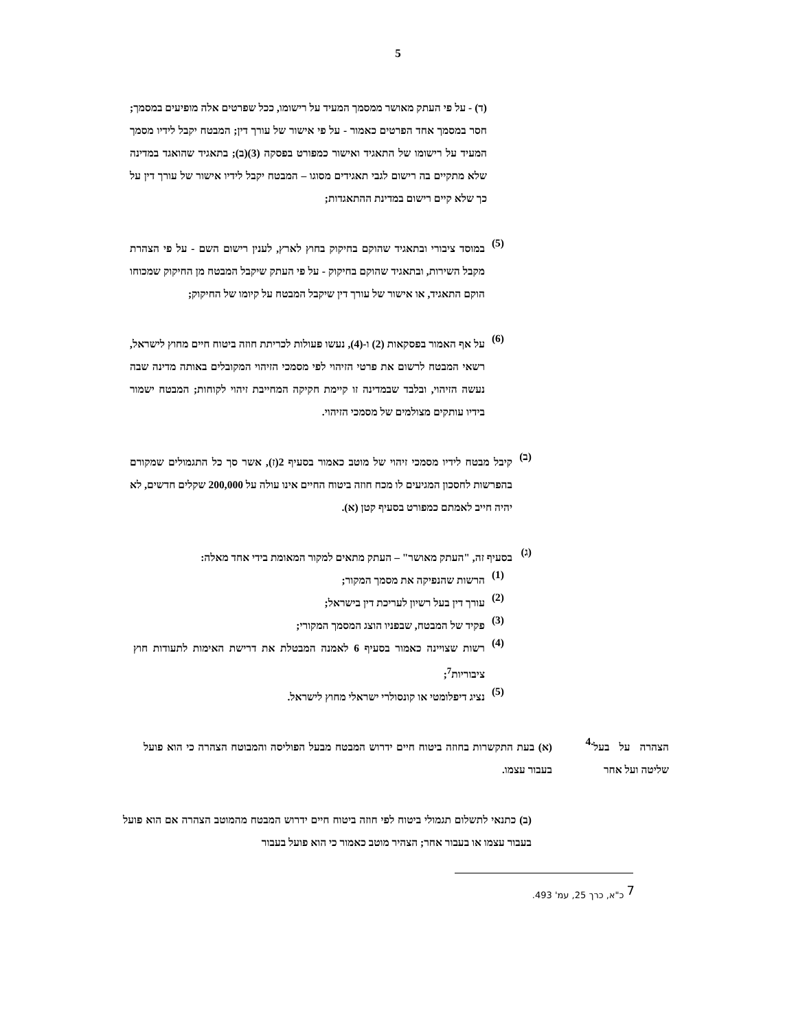5
(ד) - על פי העתק מאושר ממסמך המעיד על רישומו, ככל שפרטים אלה מופיעים במסמך; חסר במסמך אחד הפרטים כאמור - על פי אישור של עורך דין; המבטח יקבל לידיו מסמך המעיד על רישומו של התאגיד ואישור כמפורט בפסקה (3)(ב); בתאגיד שהואגד במדינה שלא מתקיים בה רישום לגבי תאגידים מסוגו – המבטח יקבל לידיו אישור של עורך דין על כך שלא קיים רישום במדינת ההתאגדות;
(5)
במוסד ציבורי ובתאגיד שהוקם בחיקוק בחוץ לארץ, לענין רישום השם - על פי הצהרת מקבל השירות, ובתאגיד שהוקם בחיקוק - על פי העתק שיקבל המבטח מן החיקוק שמכוחו הוקם התאגיד, או אישור של עורך דין שיקבל המבטח על קיומו של החיקוק;
(6)
על אף האמור בפסקאות (2) ו-(4), נעשו פעולות לכריתת חוזה ביטוח חיים מחוץ לישראל, רשאי המבטח לרשום את פרטי הזיהוי לפי מסמכי הזיהוי המקובלים באותה מדינה שבה נעשה הזיהוי, ובלבד שבמדינה זו קיימת חקיקה המחייבת זיהוי לקוחות; המבטח ישמור בידיו עותקים מצולמים של מסמכי הזיהוי.
(ב)
קיבל מבטח לידיו מסמכי זיהוי של מוטב כאמור בסעיף 2(ז), אשר סך כל התגמולים שמקורם בהפרשות לחסכון המגיעים לו מכח חוזה ביטוח החיים אינו עולה על 200,000 שקלים חדשים, לא יהיה חייב לאמתם כמפורט בסעיף קטן (א).
(ג)
בסעיף זה, "העתק מאושר" – העתק מתאים למקור המאומת בידי אחד מאלה:
(1)
הרשות שהנפיקה את מסמך המקור;
(2)
עורך דין בעל רשיון לעריכת דין בישראל;
(3)
פקיד של המבטח, שבפניו הוצג המסמך המקורי;
(4)
רשות שצויינה כאמור בסעיף 6 לאמנה המבטלת את דרישת האימות לתעודות חוץ ציבוריות<sup>7</sup>;
(5)
נציג דיפלומטי או קונסולרי ישראלי מחוץ לישראל.
הצהרה על בעל שליטה ועל אחר
.4
(א) בעת התקשרות בחוזה ביטוח חיים ידרוש המבטח מבעל הפוליסה והמבוטח הצהרה כי הוא פועל בעבור עצמו.
(ב) כתנאי לתשלום תגמולי ביטוח לפי חוזה ביטוח חיים ידרוש המבטח מהמוטב הצהרה אם הוא פועל בעבור עצמו או בעבור אחר; הצהיר מוטב כאמור כי הוא פועל בעבור
<sup>7</sup> כ"א, כרך 25, עמ' 493.